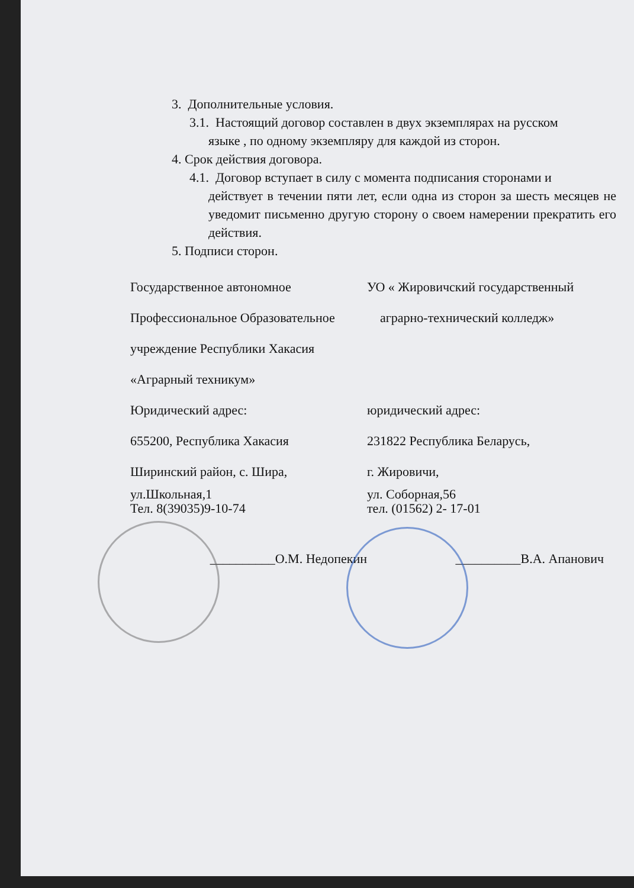3. Дополнительные условия.
3.1. Настоящий договор составлен в двух экземплярах на русском
языке , по одному экземпляру для каждой из сторон.
4. Срок действия договора.
4.1. Договор вступает в силу с момента подписания сторонами и
действует в течении пяти лет, если одна из сторон за шесть месяцев не уведомит письменно другую сторону о своем намерении прекратить его действия.
5. Подписи сторон.
Государственное автономное
Профессиональное Образовательное
учреждение Республики Хакасия
«Аграрный техникум»
Юридический адрес:
655200, Республика Хакасия
Ширинский район, с. Шира,
ул.Школьная,1
Тел. 8(39035)9-10-74
УО « Жировичский государственный
аграрно-технический колледж»
юридический адрес:
231822 Республика Беларусь,
г. Жировичи,
ул. Соборная,56
тел. (01562) 2- 17-01
__________О.М. Недопекин __________В.А. Апанович